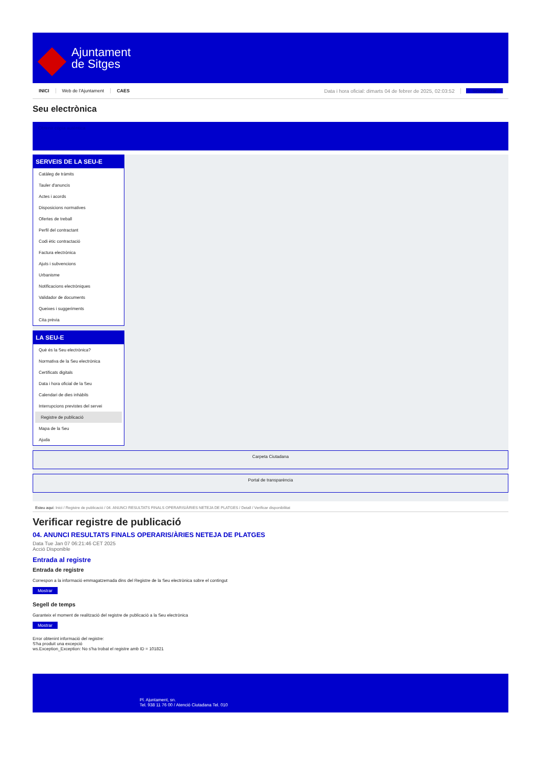Ajuntament
de Sitges
INICI Web de l'Ajuntament CAES Data i hora oficial: dimarts 04 de febrer de 2025, 02:03:52 Sincronitzar
Seu electrònica
Obtenir còpia autèntica
SERVEIS DE LA SEU-E
Catàleg de tràmits
Tauler d'anuncis
Actes i acords
Disposicions normatives
Ofertes de treball
Perfil del contractant
Codi ètic contractació
Factura electrònica
Ajuts i subvencions
Urbanisme
Notificacions electròniques
Validador de documents
Queixes i suggeriments
Cita prèvia
LA SEU-E
Què és la Seu electrònica?
Normativa de la Seu electrònica
Certificats digitals
Data i hora oficial de la Seu
Calendari de dies inhàbils
Interrupcions previstes del servei
Registre de publicació
Mapa de la Seu
Ajuda
Carpeta Ciutadana
Portal de transparència
Esteu aquí: Inici / Registre de publicació / 04. ANUNCI RESULTATS FINALS OPERARIS/ÀRIES NETEJA DE PLATGES / Detall / Verificar disponibilitat
Verificar registre de publicació
04. ANUNCI RESULTATS FINALS OPERARIS/ÀRIES NETEJA DE PLATGES
Data Tue Jan 07 06:21:46 CET 2025
Acció Disponible
Entrada al registre
Entrada de registre
Correspon a la informació emmagatzemada dins del Registre de la Seu electrònica sobre el contingut
Mostrar
Segell de temps
Garanteix el moment de realització del registre de publicació a la Seu electrònica
Mostrar
Error obtenint informació del registre:
S'ha produit una excepció
ws.Exception_Exception: No s'ha trobat el registre amb ID = 101821
Pl. Ajuntament, sn.
Tel. 938 11 76 00 / Atenció Ciutadana Tel. 010